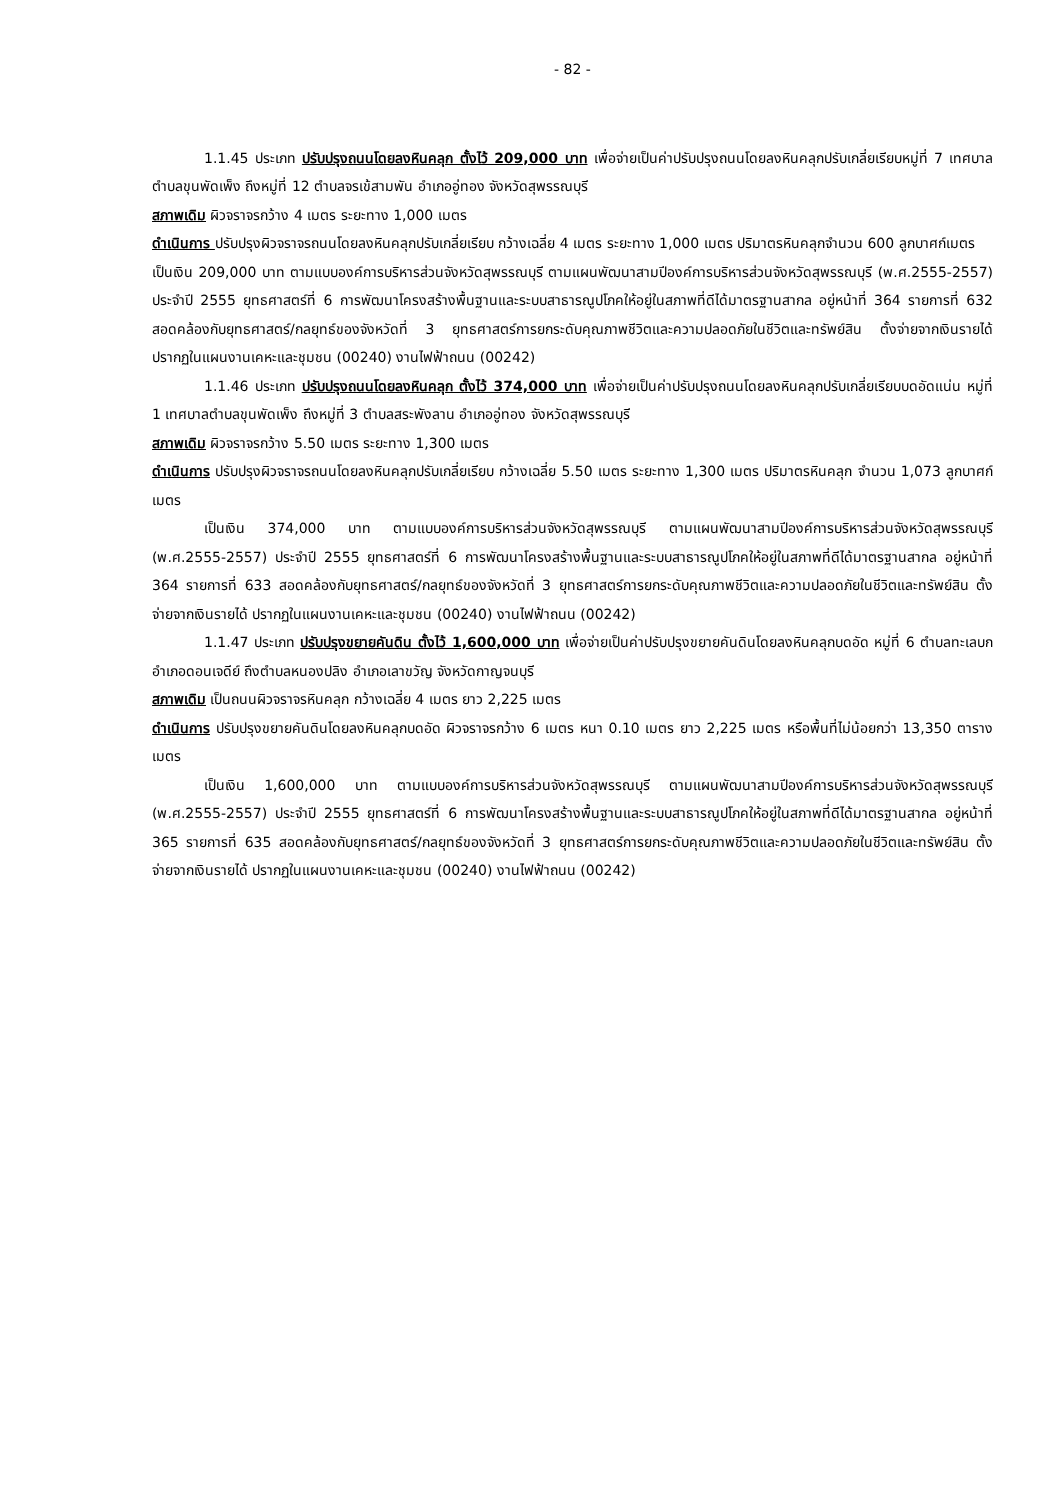- 82 -
1.1.45 ประเภท ปรับปรุงถนนโดยลงหินคลุก ตั้งไว้ 209,000 บาท เพื่อจ่ายเป็นค่าปรับปรุงถนนโดยลงหินคลุกปรับเกลี่ยเรียบหมู่ที่ 7 เทศบาลตำบลขุนพัดเพ็ง ถึงหมู่ที่ 12 ตำบลจรเข้สามพัน อำเภออู่ทอง จังหวัดสุพรรณบุรี
สภาพเดิม ผิวจราจรกว้าง 4 เมตร ระยะทาง 1,000 เมตร
ดำเนินการ ปรับปรุงผิวจราจรถนนโดยลงหินคลุกปรับเกลี่ยเรียบ กว้างเฉลี่ย 4 เมตร ระยะทาง 1,000 เมตร ปริมาตรหินคลุกจำนวน 600 ลูกบาศก์เมตร
เป็นเงิน 209,000 บาท ตามแบบองค์การบริหารส่วนจังหวัดสุพรรณบุรี ตามแผนพัฒนาสามปีองค์การบริหารส่วนจังหวัดสุพรรณบุรี (พ.ศ.2555-2557) ประจำปี 2555 ยุทธศาสตร์ที่ 6 การพัฒนาโครงสร้างพื้นฐานและระบบสาธารณูปโภคให้อยู่ในสภาพที่ดีได้มาตรฐานสากล อยู่หน้าที่ 364 รายการที่ 632 สอดคล้องกับยุทธศาสตร์/กลยุทธ์ของจังหวัดที่ 3 ยุทธศาสตร์การยกระดับคุณภาพชีวิตและความปลอดภัยในชีวิตและทรัพย์สิน ตั้งจ่ายจากเงินรายได้ ปรากฏในแผนงานเคหะและชุมชน (00240) งานไฟฟ้าถนน (00242)
1.1.46 ประเภท ปรับปรุงถนนโดยลงหินคลุก ตั้งไว้ 374,000 บาท เพื่อจ่ายเป็นค่าปรับปรุงถนนโดยลงหินคลุกปรับเกลี่ยเรียบบดอัดแน่น หมู่ที่ 1 เทศบาลตำบลขุนพัดเพ็ง ถึงหมู่ที่ 3 ตำบลสระพังลาน อำเภออู่ทอง จังหวัดสุพรรณบุรี
สภาพเดิม ผิวจราจรกว้าง 5.50 เมตร ระยะทาง 1,300 เมตร
ดำเนินการ ปรับปรุงผิวจราจรถนนโดยลงหินคลุกปรับเกลี่ยเรียบ กว้างเฉลี่ย 5.50 เมตร ระยะทาง 1,300 เมตร ปริมาตรหินคลุก จำนวน 1,073 ลูกบาศก์เมตร
เป็นเงิน 374,000 บาท ตามแบบองค์การบริหารส่วนจังหวัดสุพรรณบุรี ตามแผนพัฒนาสามปีองค์การบริหารส่วนจังหวัดสุพรรณบุรี (พ.ศ.2555-2557) ประจำปี 2555 ยุทธศาสตร์ที่ 6 การพัฒนาโครงสร้างพื้นฐานและระบบสาธารณูปโภคให้อยู่ในสภาพที่ดีได้มาตรฐานสากล อยู่หน้าที่ 364 รายการที่ 633 สอดคล้องกับยุทธศาสตร์/กลยุทธ์ของจังหวัดที่ 3 ยุทธศาสตร์การยกระดับคุณภาพชีวิตและความปลอดภัยในชีวิตและทรัพย์สิน ตั้งจ่ายจากเงินรายได้ ปรากฏในแผนงานเคหะและชุมชน (00240) งานไฟฟ้าถนน (00242)
1.1.47 ประเภท ปรับปรุงขยายคันดิน ตั้งไว้ 1,600,000 บาท เพื่อจ่ายเป็นค่าปรับปรุงขยายคันดินโดยลงหินคลุกบดอัด หมู่ที่ 6 ตำบลทะเลบก อำเภอดอนเจดีย์ ถึงตำบลหนองปลิง อำเภอเลาขวัญ จังหวัดกาญจนบุรี
สภาพเดิม เป็นถนนผิวจราจรหินคลุก กว้างเฉลี่ย 4 เมตร ยาว 2,225 เมตร
ดำเนินการ ปรับปรุงขยายคันดินโดยลงหินคลุกบดอัด ผิวจราจรกว้าง 6 เมตร หนา 0.10 เมตร ยาว 2,225 เมตร หรือพื้นที่ไม่น้อยกว่า 13,350 ตารางเมตร
เป็นเงิน 1,600,000 บาท ตามแบบองค์การบริหารส่วนจังหวัดสุพรรณบุรี ตามแผนพัฒนาสามปีองค์การบริหารส่วนจังหวัดสุพรรณบุรี (พ.ศ.2555-2557) ประจำปี 2555 ยุทธศาสตร์ที่ 6 การพัฒนาโครงสร้างพื้นฐานและระบบสาธารณูปโภคให้อยู่ในสภาพที่ดีได้มาตรฐานสากล อยู่หน้าที่ 365 รายการที่ 635 สอดคล้องกับยุทธศาสตร์/กลยุทธ์ของจังหวัดที่ 3 ยุทธศาสตร์การยกระดับคุณภาพชีวิตและความปลอดภัยในชีวิตและทรัพย์สิน ตั้งจ่ายจากเงินรายได้ ปรากฏในแผนงานเคหะและชุมชน (00240) งานไฟฟ้าถนน (00242)